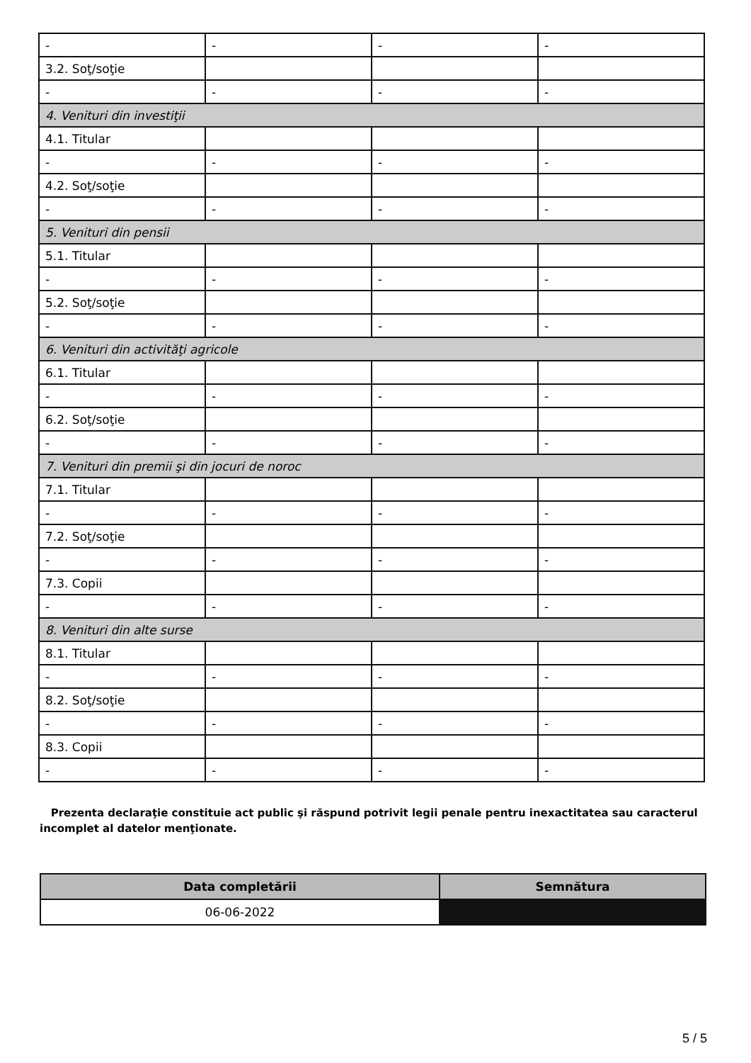| - | - | - | - |
| 3.2. Soţ/soţie | | | |
| - | - | - | - |
| 4. Venituri din investiţii | | | |
| 4.1. Titular | | | |
| - | - | - | - |
| 4.2. Soţ/soţie | | | |
| - | - | - | - |
| 5. Venituri din pensii | | | |
| 5.1. Titular | | | |
| - | - | - | - |
| 5.2. Soţ/soţie | | | |
| - | - | - | - |
| 6. Venituri din activităţi agricole | | | |
| 6.1. Titular | | | |
| - | - | - | - |
| 6.2. Soţ/soţie | | | |
| - | - | - | - |
| 7. Venituri din premii şi din jocuri de noroc | | | |
| 7.1. Titular | | | |
| - | - | - | - |
| 7.2. Soţ/soţie | | | |
| - | - | - | - |
| 7.3. Copii | | | |
| - | - | - | - |
| 8. Venituri din alte surse | | | |
| 8.1. Titular | | | |
| - | - | - | - |
| 8.2. Soţ/soţie | | | |
| - | - | - | - |
| 8.3. Copii | | | |
| - | - | - | - |
Prezenta declaraţie constituie act public şi răspund potrivit legii penale pentru inexactitatea sau caracterul incomplet al datelor menţionate.
| Data completării | Semnătura |
| --- | --- |
| 06-06-2022 | |
5 / 5